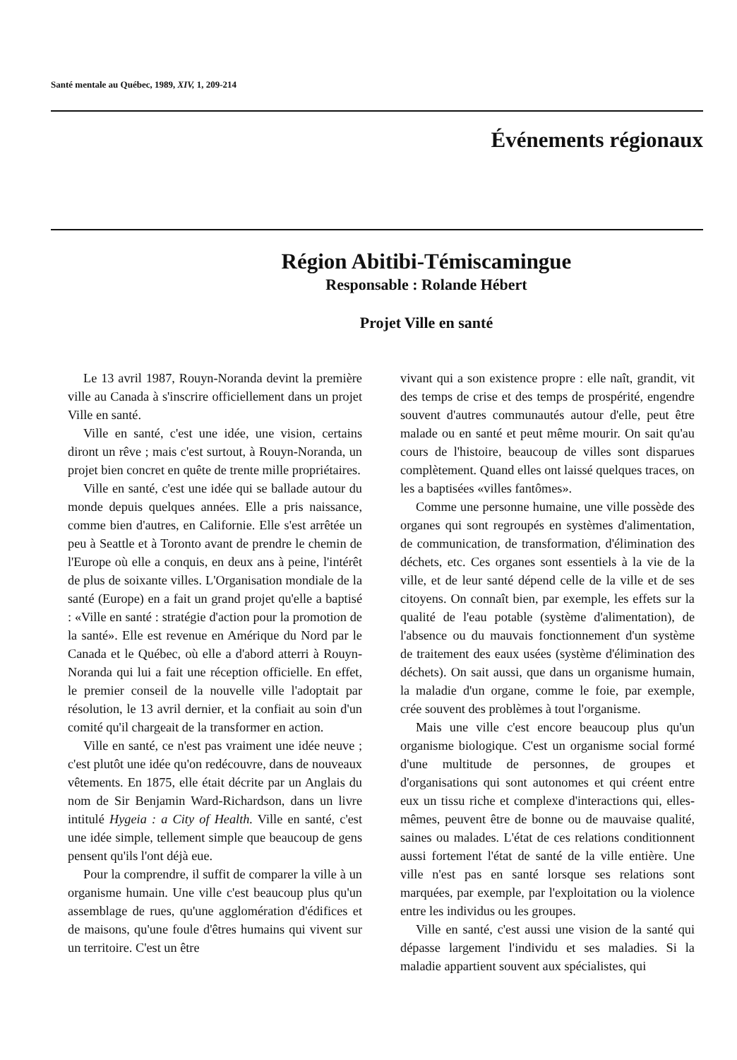Santé mentale au Québec, 1989, XIV, 1, 209-214
Événements régionaux
Région Abitibi-Témiscamingue
Responsable : Rolande Hébert
Projet Ville en santé
Le 13 avril 1987, Rouyn-Noranda devint la première ville au Canada à s'inscrire officiellement dans un projet Ville en santé.
Ville en santé, c'est une idée, une vision, certains diront un rêve ; mais c'est surtout, à Rouyn-Noranda, un projet bien concret en quête de trente mille propriétaires.
Ville en santé, c'est une idée qui se ballade autour du monde depuis quelques années. Elle a pris naissance, comme bien d'autres, en Californie. Elle s'est arrêtée un peu à Seattle et à Toronto avant de prendre le chemin de l'Europe où elle a conquis, en deux ans à peine, l'intérêt de plus de soixante villes. L'Organisation mondiale de la santé (Europe) en a fait un grand projet qu'elle a baptisé : «Ville en santé : stratégie d'action pour la promotion de la santé». Elle est revenue en Amérique du Nord par le Canada et le Québec, où elle a d'abord atterri à Rouyn-Noranda qui lui a fait une réception officielle. En effet, le premier conseil de la nouvelle ville l'adoptait par résolution, le 13 avril dernier, et la confiait au soin d'un comité qu'il chargeait de la transformer en action.
Ville en santé, ce n'est pas vraiment une idée neuve ; c'est plutôt une idée qu'on redécouvre, dans de nouveaux vêtements. En 1875, elle était décrite par un Anglais du nom de Sir Benjamin Ward-Richardson, dans un livre intitulé Hygeia : a City of Health. Ville en santé, c'est une idée simple, tellement simple que beaucoup de gens pensent qu'ils l'ont déjà eue.
Pour la comprendre, il suffit de comparer la ville à un organisme humain. Une ville c'est beaucoup plus qu'un assemblage de rues, qu'une agglomération d'édifices et de maisons, qu'une foule d'êtres humains qui vivent sur un territoire. C'est un être
vivant qui a son existence propre : elle naît, grandit, vit des temps de crise et des temps de prospérité, engendre souvent d'autres communautés autour d'elle, peut être malade ou en santé et peut même mourir. On sait qu'au cours de l'histoire, beaucoup de villes sont disparues complètement. Quand elles ont laissé quelques traces, on les a baptisées «villes fantômes».
Comme une personne humaine, une ville possède des organes qui sont regroupés en systèmes d'alimentation, de communication, de transformation, d'élimination des déchets, etc. Ces organes sont essentiels à la vie de la ville, et de leur santé dépend celle de la ville et de ses citoyens. On connaît bien, par exemple, les effets sur la qualité de l'eau potable (système d'alimentation), de l'absence ou du mauvais fonctionnement d'un système de traitement des eaux usées (système d'élimination des déchets). On sait aussi, que dans un organisme humain, la maladie d'un organe, comme le foie, par exemple, crée souvent des problèmes à tout l'organisme.
Mais une ville c'est encore beaucoup plus qu'un organisme biologique. C'est un organisme social formé d'une multitude de personnes, de groupes et d'organisations qui sont autonomes et qui créent entre eux un tissu riche et complexe d'interactions qui, elles-mêmes, peuvent être de bonne ou de mauvaise qualité, saines ou malades. L'état de ces relations conditionnent aussi fortement l'état de santé de la ville entière. Une ville n'est pas en santé lorsque ses relations sont marquées, par exemple, par l'exploitation ou la violence entre les individus ou les groupes.
Ville en santé, c'est aussi une vision de la santé qui dépasse largement l'individu et ses maladies. Si la maladie appartient souvent aux spécialistes, qui